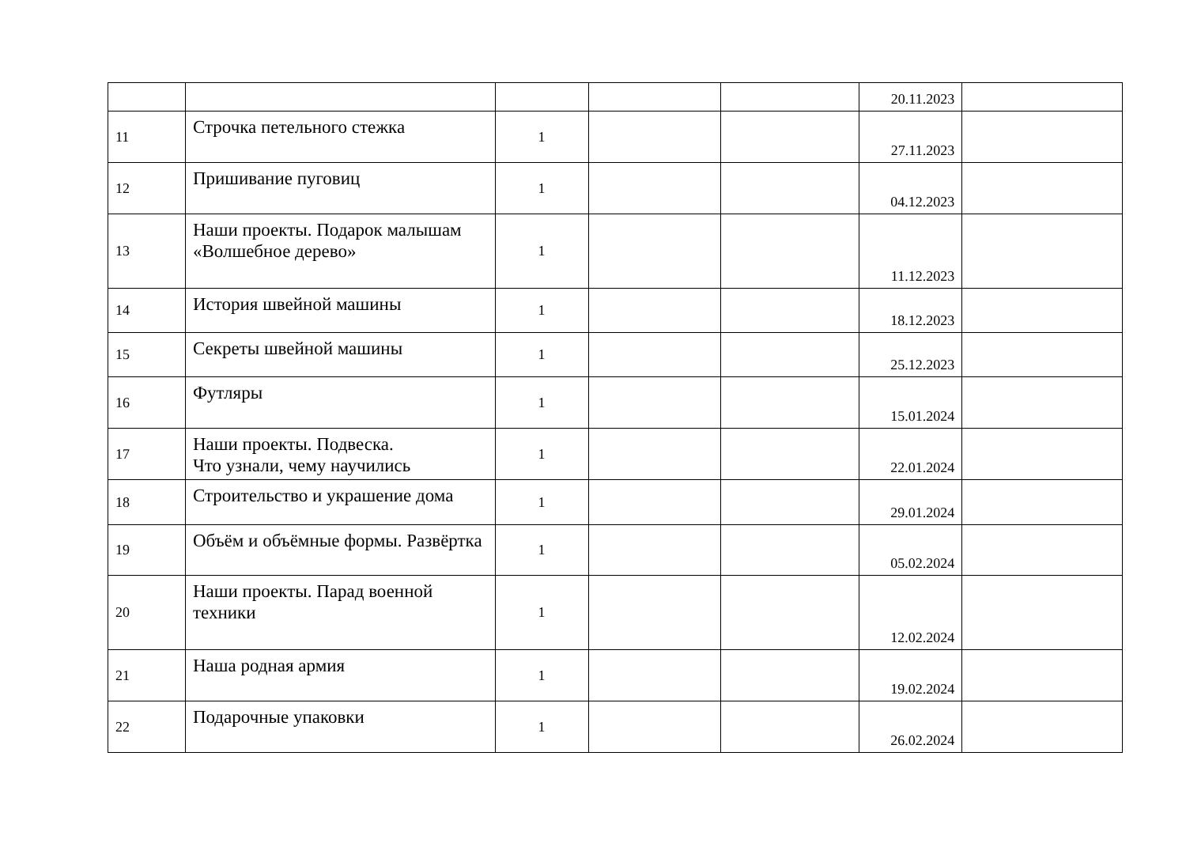| | | | | | 20.11.2023 | |
| 11 | Строчка петельного стежка | 1 | | | 27.11.2023 | |
| 12 | Пришивание пуговиц | 1 | | | 04.12.2023 | |
| 13 | Наши проекты. Подарок малышам «Волшебное дерево» | 1 | | | 11.12.2023 | |
| 14 | История швейной машины | 1 | | | 18.12.2023 | |
| 15 | Секреты швейной машины | 1 | | | 25.12.2023 | |
| 16 | Футляры | 1 | | | 15.01.2024 | |
| 17 | Наши проекты. Подвеска. Что узнали, чему научились | 1 | | | 22.01.2024 | |
| 18 | Строительство и украшение дома | 1 | | | 29.01.2024 | |
| 19 | Объём и объёмные формы. Развёртка | 1 | | | 05.02.2024 | |
| 20 | Наши проекты. Парад военной техники | 1 | | | 12.02.2024 | |
| 21 | Наша родная армия | 1 | | | 19.02.2024 | |
| 22 | Подарочные упаковки | 1 | | | 26.02.2024 | |